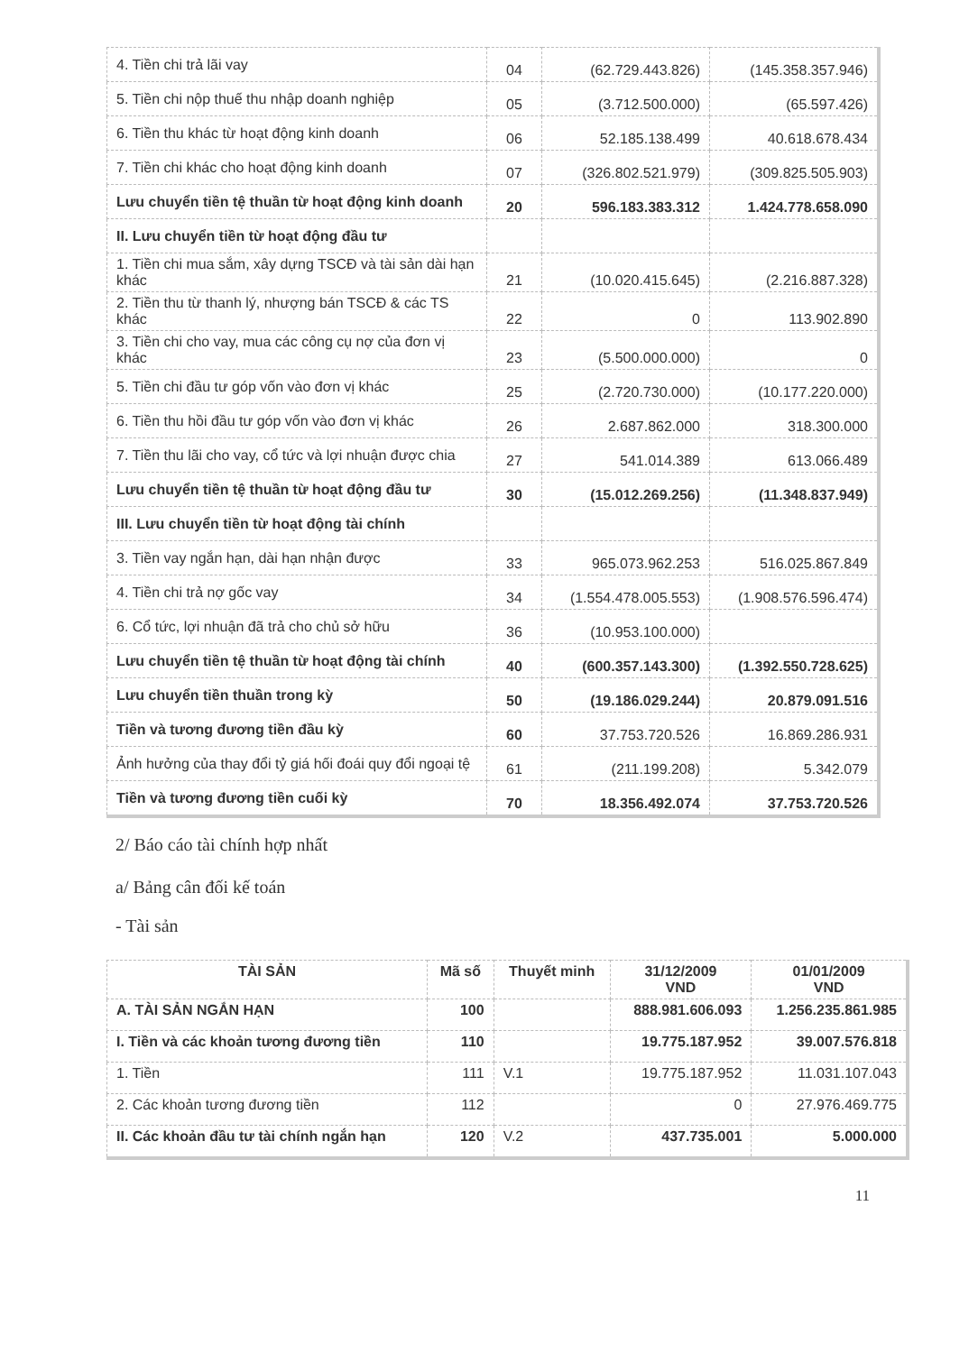| 4. Tiền chi trả lãi vay | 04 | (62.729.443.826) | (145.358.357.946) |
| 5. Tiền chi nộp thuế thu nhập doanh nghiệp | 05 | (3.712.500.000) | (65.597.426) |
| 6. Tiền thu khác từ hoạt động kinh doanh | 06 | 52.185.138.499 | 40.618.678.434 |
| 7. Tiền chi khác cho hoạt động kinh doanh | 07 | (326.802.521.979) | (309.825.505.903) |
| Lưu chuyển tiền tệ thuần từ hoạt động kinh doanh | 20 | 596.183.383.312 | 1.424.778.658.090 |
| II. Lưu chuyển tiền từ hoạt động đầu tư | | | |
| 1. Tiền chi mua sắm, xây dựng TSCĐ và tài sản dài hạn khác | 21 | (10.020.415.645) | (2.216.887.328) |
| 2. Tiền thu từ thanh lý, nhượng bán TSCĐ & các TS khác | 22 | 0 | 113.902.890 |
| 3. Tiền chi cho vay, mua các công cụ nợ của đơn vị khác | 23 | (5.500.000.000) | 0 |
| 5. Tiền chi đầu tư góp vốn vào đơn vị khác | 25 | (2.720.730.000) | (10.177.220.000) |
| 6. Tiền thu hồi đầu tư góp vốn vào đơn vị khác | 26 | 2.687.862.000 | 318.300.000 |
| 7. Tiền thu lãi cho vay, cổ tức và lợi nhuận được chia | 27 | 541.014.389 | 613.066.489 |
| Lưu chuyển tiền tệ thuần từ hoạt động đầu tư | 30 | (15.012.269.256) | (11.348.837.949) |
| III. Lưu chuyển tiền từ hoạt động tài chính | | | |
| 3. Tiền vay ngắn hạn, dài hạn nhận được | 33 | 965.073.962.253 | 516.025.867.849 |
| 4. Tiền chi trả nợ gốc vay | 34 | (1.554.478.005.553) | (1.908.576.596.474) |
| 6. Cổ tức, lợi nhuận đã trả cho chủ sở hữu | 36 | (10.953.100.000) | |
| Lưu chuyển tiền tệ thuần từ hoạt động tài chính | 40 | (600.357.143.300) | (1.392.550.728.625) |
| Lưu chuyển tiền thuần trong kỳ | 50 | (19.186.029.244) | 20.879.091.516 |
| Tiền và tương đương tiền đầu kỳ | 60 | 37.753.720.526 | 16.869.286.931 |
| Ảnh hưởng của thay đổi tỷ giá hối đoái quy đổi ngoại tệ | 61 | (211.199.208) | 5.342.079 |
| Tiền và tương đương tiền cuối kỳ | 70 | 18.356.492.074 | 37.753.720.526 |
2/ Báo cáo tài chính hợp nhất
a/ Bảng cân đối kế toán
- Tài sản
| TÀI SẢN | Mã số | Thuyết minh | 31/12/2009 VND | 01/01/2009 VND |
| --- | --- | --- | --- | --- |
| A. TÀI SẢN NGẮN HẠN | 100 | | 888.981.606.093 | 1.256.235.861.985 |
| I. Tiền và các khoản tương đương tiền | 110 | | 19.775.187.952 | 39.007.576.818 |
| 1. Tiền | 111 | V.1 | 19.775.187.952 | 11.031.107.043 |
| 2. Các khoản tương đương tiền | 112 | | 0 | 27.976.469.775 |
| II. Các khoản đầu tư tài chính ngắn hạn | 120 | V.2 | 437.735.001 | 5.000.000 |
11